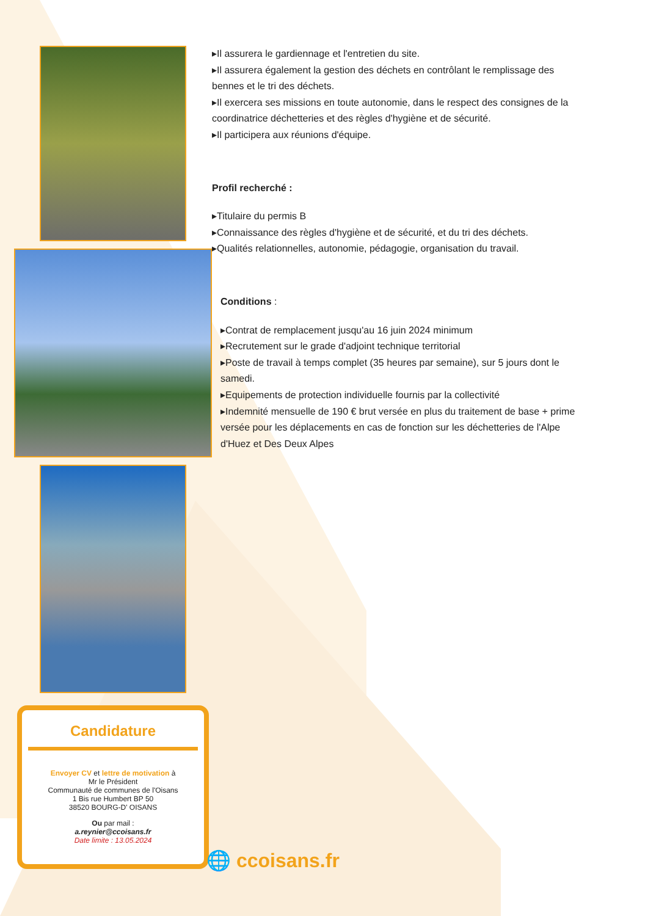Candidature
Envoyer CV et lettre de motivation à
Mr le Président
Communauté de communes de l'Oisans
1 Bis rue Humbert BP 50
38520 BOURG-D' OISANS
Ou par mail :
a.reynier@ccoisans.fr
Date limite : 13.05.2024
▸Il assurera le gardiennage et l'entretien du site.
▸Il assurera également la gestion des déchets en contrôlant le remplissage des bennes et le tri des déchets.
▸Il exercera ses missions en toute autonomie, dans le respect des consignes de la coordinatrice déchetteries et des règles d'hygiène et de sécurité.
▸Il participera aux réunions d'équipe.
Profil recherché :
▸Titulaire du permis B
▸Connaissance des règles d'hygiène et de sécurité, et du tri des déchets.
▸Qualités relationnelles, autonomie, pédagogie, organisation du travail.
Conditions :
▸Contrat de remplacement jusqu'au 16 juin 2024 minimum
▸Recrutement sur le grade d'adjoint technique territorial
▸Poste de travail à temps complet (35 heures par semaine), sur 5 jours dont le samedi.
▸Equipements de protection individuelle fournis par la collectivité
▸Indemnité mensuelle de 190 € brut versée en plus du traitement de base + prime versée pour les déplacements en cas de fonction sur les déchetteries de l'Alpe d'Huez et Des Deux Alpes
🌐 ccoisans.fr